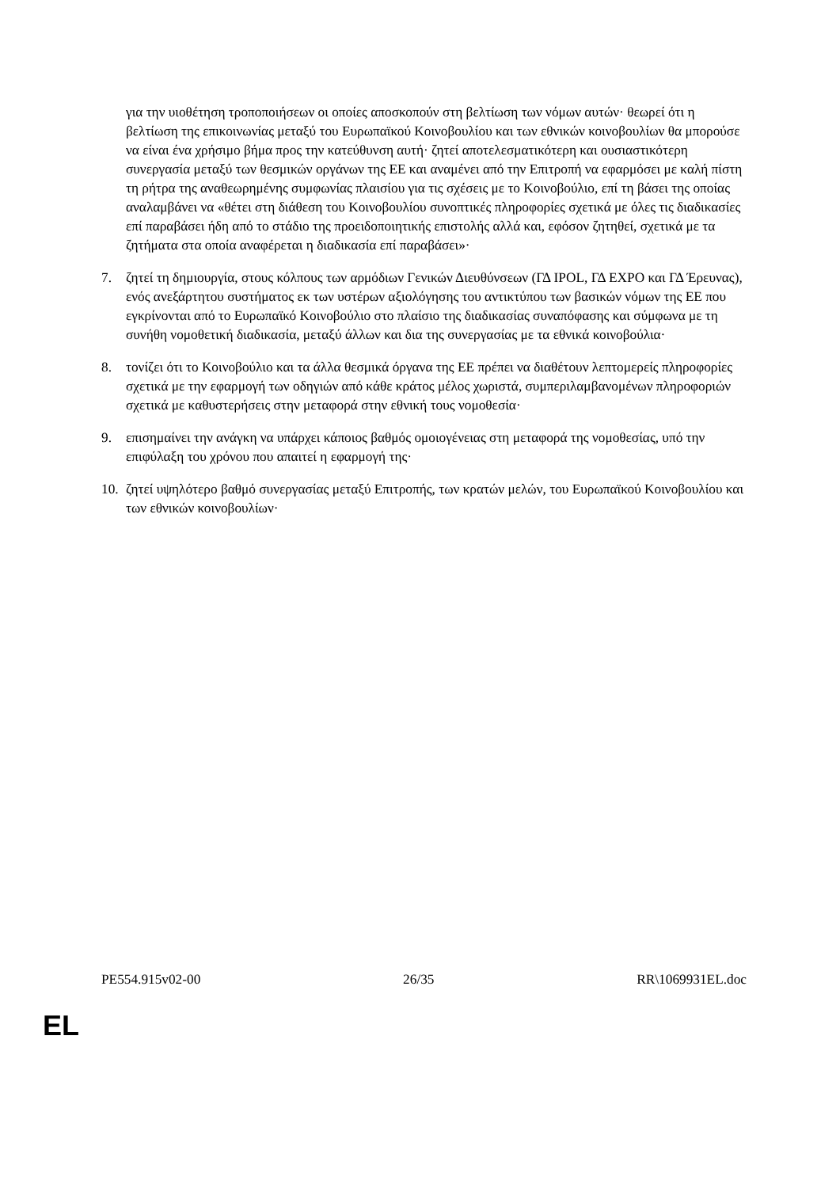για την υιοθέτηση τροποποιήσεων οι οποίες αποσκοπούν στη βελτίωση των νόμων αυτών· θεωρεί ότι η βελτίωση της επικοινωνίας μεταξύ του Ευρωπαϊκού Κοινοβουλίου και των εθνικών κοινοβουλίων θα μπορούσε να είναι ένα χρήσιμο βήμα προς την κατεύθυνση αυτή· ζητεί αποτελεσματικότερη και ουσιαστικότερη συνεργασία μεταξύ των θεσμικών οργάνων της ΕΕ και αναμένει από την Επιτροπή να εφαρμόσει με καλή πίστη τη ρήτρα της αναθεωρημένης συμφωνίας πλαισίου για τις σχέσεις με το Κοινοβούλιο, επί τη βάσει της οποίας αναλαμβάνει να «θέτει στη διάθεση του Κοινοβουλίου συνοπτικές πληροφορίες σχετικά με όλες τις διαδικασίες επί παραβάσει ήδη από το στάδιο της προειδοποιητικής επιστολής αλλά και, εφόσον ζητηθεί, σχετικά με τα ζητήματα στα οποία αναφέρεται η διαδικασία επί παραβάσει»·
7. ζητεί τη δημιουργία, στους κόλπους των αρμόδιων Γενικών Διευθύνσεων (ΓΔ IPOL, ΓΔ EXPO και ΓΔ Έρευνας), ενός ανεξάρτητου συστήματος εκ των υστέρων αξιολόγησης του αντικτύπου των βασικών νόμων της ΕΕ που εγκρίνονται από το Ευρωπαϊκό Κοινοβούλιο στο πλαίσιο της διαδικασίας συναπόφασης και σύμφωνα με τη συνήθη νομοθετική διαδικασία, μεταξύ άλλων και δια της συνεργασίας με τα εθνικά κοινοβούλια·
8. τονίζει ότι το Κοινοβούλιο και τα άλλα θεσμικά όργανα της ΕΕ πρέπει να διαθέτουν λεπτομερείς πληροφορίες σχετικά με την εφαρμογή των οδηγιών από κάθε κράτος μέλος χωριστά, συμπεριλαμβανομένων πληροφοριών σχετικά με καθυστερήσεις στην μεταφορά στην εθνική τους νομοθεσία·
9. επισημαίνει την ανάγκη να υπάρχει κάποιος βαθμός ομοιογένειας στη μεταφορά της νομοθεσίας, υπό την επιφύλαξη του χρόνου που απαιτεί η εφαρμογή της·
10.
ζητεί υψηλότερο βαθμό συνεργασίας μεταξύ Επιτροπής, των κρατών μελών, του Ευρωπαϊκού Κοινοβουλίου και των εθνικών κοινοβουλίων·
PE554.915v02-00 26/35 RR\1069931EL.doc
EL